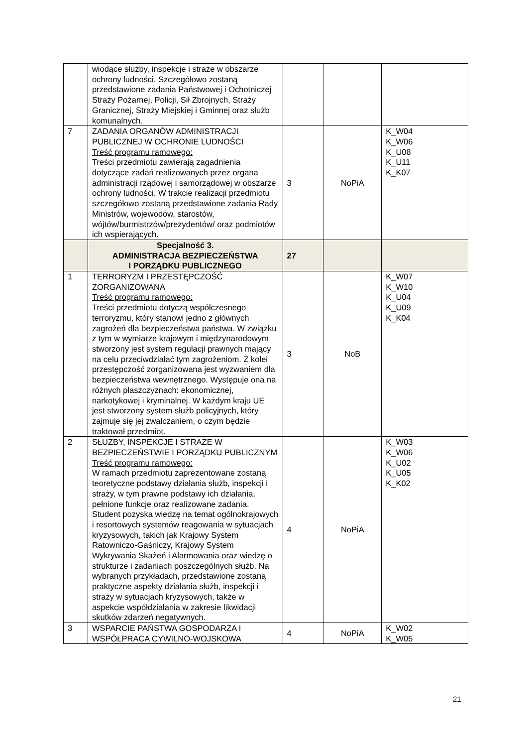| | wiodące służby, inspekcje i straże w obszarze ochrony ludności. Szczegółowo zostaną przedstawione zadania Państwowej i Ochotniczej Straży Pożarnej, Policji, Sił Zbrojnych, Straży Granicznej, Straży Miejskiej i Gminnej oraz służb komunalnych. | | | |
| 7 | ZADANIA ORGANÓW ADMINISTRACJI PUBLICZNEJ W OCHRONIE LUDNOŚCI Treść programu ramowego: Treści przedmiotu zawierają zagadnienia dotyczące zadań realizowanych przez organa administracji rządowej i samorządowej w obszarze ochrony ludności. W trakcie realizacji przedmiotu szczegółowo zostaną przedstawione zadania Rady Ministrów, wojewodów, starostów, wójtów/burmistrzów/prezydentów/ oraz podmiotów ich wspierających. | 3 | NoPiA | K_W04 K_W06 K_U08 K_U11 K_K07 |
| | Specjalność 3. ADMINISTRACJA BEZPIECZEŃSTWA I PORZĄDKU PUBLICZNEGO | 27 | | |
| 1 | TERRORYZM I PRZESTĘPCZOŚĆ ZORGANIZOWANA Treść programu ramowego: Treści przedmiotu dotyczą współczesnego terroryzmu, który stanowi jedno z głównych zagrożeń dla bezpieczeństwa państwa. W związku z tym w wymiarze krajowym i międzynarodowym stworzony jest system regulacji prawnych mający na celu przeciwdziałać tym zagrożeniom. Z kolei przestępczość zorganizowana jest wyzwaniem dla bezpieczeństwa wewnętrznego. Występuje ona na różnych płaszczyznach: ekonomicznej, narkotykowej i kryminalnej. W każdym kraju UE jest stworzony system służb policyjnych, który zajmuje się jej zwalczaniem, o czym będzie traktował przedmiot. | 3 | NoB | K_W07 K_W10 K_U04 K_U09 K_K04 |
| 2 | SŁUŻBY, INSPEKCJE I STRAŻE W BEZPIECZEŃSTWIE I PORZĄDKU PUBLICZNYM Treść programu ramowego: W ramach przedmiotu zaprezentowane zostaną teoretyczne podstawy działania służb, inspekcji i straży, w tym prawne podstawy ich działania, pełnione funkcje oraz realizowane zadania. Student pozyska wiedzę na temat ogólnokrajowych i resortowych systemów reagowania w sytuacjach kryzysowych, takich jak Krajowy System Ratowniczo-Gaśniczy, Krajowy System Wykrywania Skażeń i Alarmowania oraz wiedzę o strukturze i zadaniach poszczególnych służb. Na wybranych przykładach, przedstawione zostaną praktyczne aspekty działania służb, inspekcji i straży w sytuacjach kryzysowych, także w aspekcie współdziałania w zakresie likwidacji skutków zdarzeń negatywnych. | 4 | NoPiA | K_W03 K_W06 K_U02 K_U05 K_K02 |
| 3 | WSPARCIE PAŃSTWA GOSPODARZA I WSPÓŁPRACA CYWILNO-WOJSKOWA | 4 | NoPiA | K_W02 K_W05 |
21